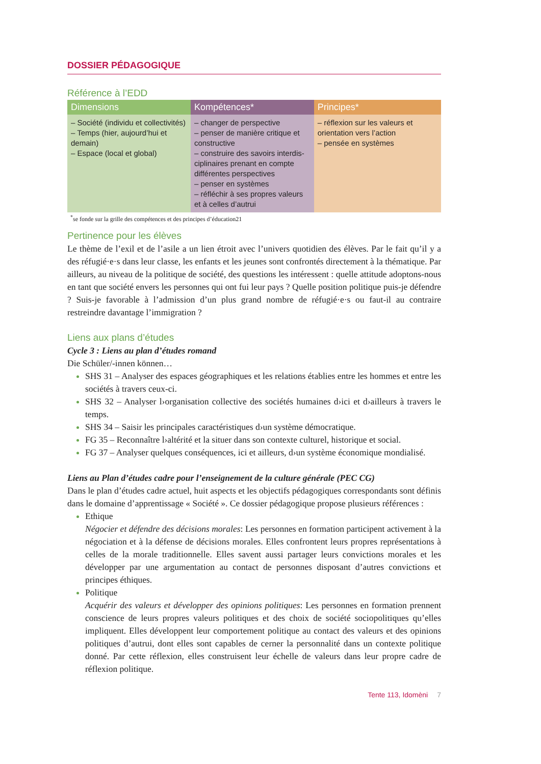DOSSIER PÉDAGOGIQUE
Référence à l’EDD
| Dimensions | Kompétences* | Principes* |
| --- | --- | --- |
| – Société (individu et collectivités) – Temps (hier, aujourd’hui et demain) – Espace (local et global) | – changer de perspective – penser de manière critique et constructive – construire des savoirs interdis-ciplinaires prenant en compte différentes perspectives – penser en systèmes – réfléchir à ses propres valeurs et à celles d’autrui | – réflexion sur les valeurs et orientation vers l’action – pensée en systèmes |
<sup>*</sup> se fonde sur la grille des compétences et des principes d’éducation21
Pertinence pour les élèves
Le thème de l’exil et de l’asile a un lien étroit avec l’univers quotidien des élèves. Par le fait qu’il y a des réfugié·e·s dans leur classe, les enfants et les jeunes sont confrontés directement à la thématique. Par ailleurs, au niveau de la politique de société, des questions les intéressent : quelle attitude adoptons-nous en tant que société envers les personnes qui ont fui leur pays ? Quelle position politique puis-je défendre ? Suis-je favorable à l’admission d’un plus grand nombre de réfugié·e·s ou faut-il au contraire restreindre davantage l’immigration ?
Liens aux plans d’études
Cycle 3 : Liens au plan d’études romand
Die Schüler/-innen können…
SHS 31 – Analyser des espaces géographiques et les relations établies entre les hommes et entre les sociétés à travers ceux-ci.
SHS 32 – Analyser l›organisation collective des sociétés humaines d›ici et d›ailleurs à travers le temps.
SHS 34 – Saisir les principales caractéristiques d›un système démocratique.
FG 35 – Reconnaître l›altérité et la situer dans son contexte culturel, historique et social.
FG 37 – Analyser quelques conséquences, ici et ailleurs, d›un système économique mondialisé.
Liens au Plan d’études cadre pour l’enseignement de la culture générale (PEC CG)
Dans le plan d’études cadre actuel, huit aspects et les objectifs pédagogiques correspondants sont définis dans le domaine d’apprentissage « Société ». Ce dossier pédagogique propose plusieurs références :
Ethique
Négocier et défendre des décisions morales: Les personnes en formation participent activement à la négociation et à la défense de décisions morales. Elles confrontent leurs propres représentations à celles de la morale traditionnelle. Elles savent aussi partager leurs convictions morales et les développer par une argumentation au contact de personnes disposant d’autres convictions et principes éthiques.
Politique
Acquérir des valeurs et développer des opinions politiques: Les personnes en formation prennent conscience de leurs propres valeurs politiques et des choix de société sociopolitiques qu’elles impliquent. Elles développent leur comportement politique au contact des valeurs et des opinions politiques d’autrui, dont elles sont capables de cerner la personnalité dans un contexte politique donné. Par cette réflexion, elles construisent leur échelle de valeurs dans leur propre cadre de réflexion politique.
Tente 113, Idomèni 7